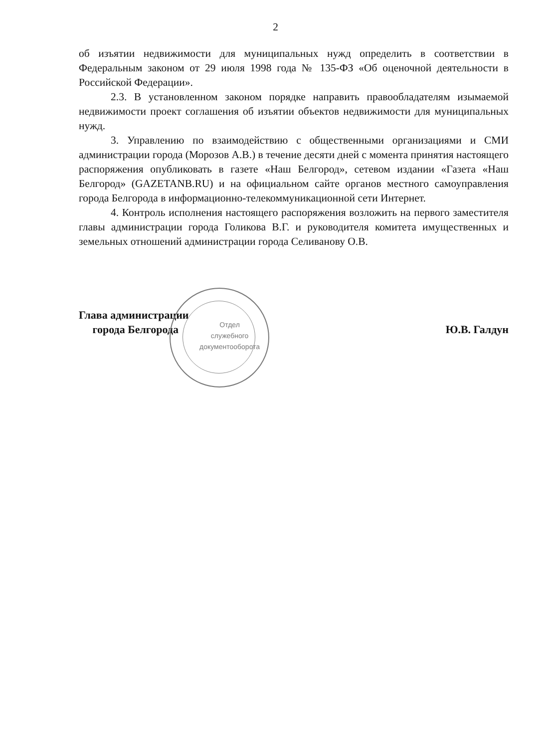2
об изъятии недвижимости для муниципальных нужд определить в соответствии в Федеральным законом от 29 июля 1998 года № 135-ФЗ «Об оценочной деятельности в Российской Федерации».
2.3. В установленном законом порядке направить правообладателям изымаемой недвижимости проект соглашения об изъятии объектов недвижимости для муниципальных нужд.
3. Управлению по взаимодействию с общественными организациями и СМИ администрации города (Морозов А.В.) в течение десяти дней с момента принятия настоящего распоряжения опубликовать в газете «Наш Белгород», сетевом издании «Газета «Наш Белгород» (GAZETANB.RU) и на официальном сайте органов местного самоуправления города Белгорода в информационно-телекоммуникационной сети Интернет.
4. Контроль исполнения настоящего распоряжения возложить на первого заместителя главы администрации города Голикова В.Г. и руководителя комитета имущественных и земельных отношений администрации города Селиванову О.В.
Отдел
служебного
документооборота
Глава администрации
города Белгорода
Ю.В. Галдун